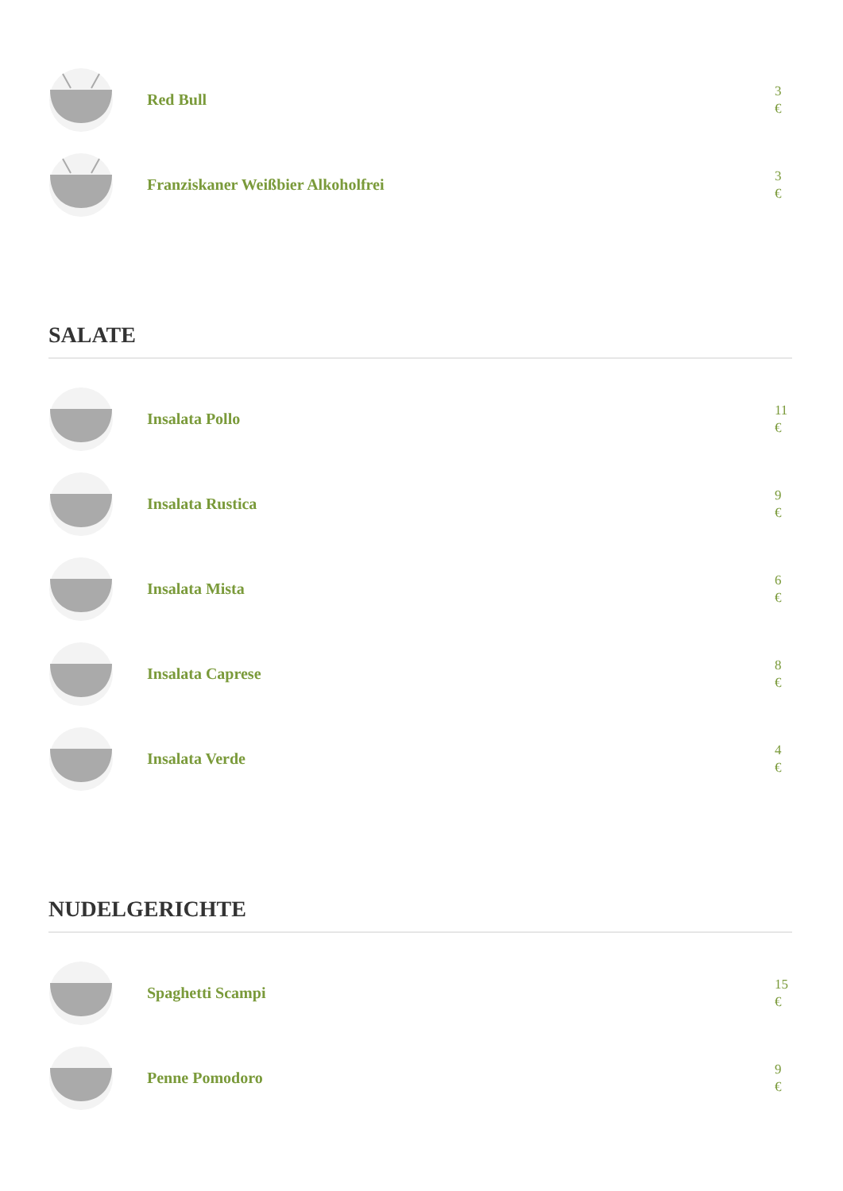Red Bull
3
€
Franziskaner Weißbier Alkoholfrei
3
€
SALATE
Insalata Pollo
11
€
Insalata Rustica
9
€
Insalata Mista
6
€
Insalata Caprese
8
€
Insalata Verde
4
€
NUDELGERICHTE
Spaghetti Scampi
15
€
Penne Pomodoro
9
€